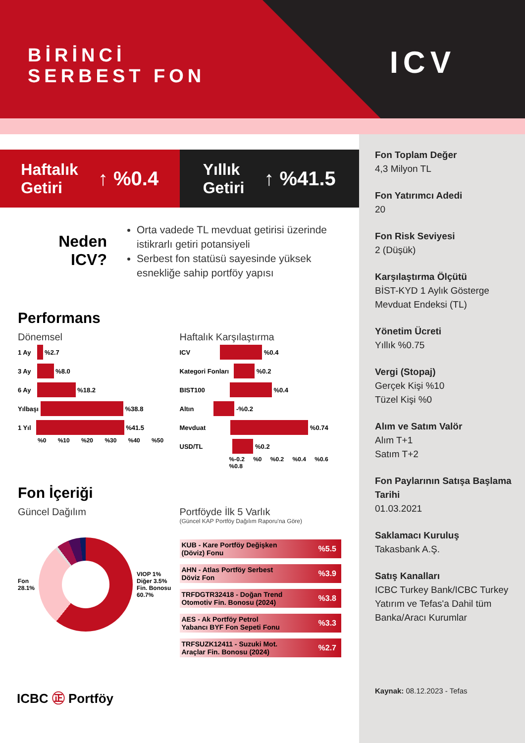BİRİNCİ
SERBEST FON
ICV
Haftalık
Getiri ↑ %0.4
Yıllık
Getiri ↑ %41.5
Neden
ICV?
Orta vadede TL mevduat getirisi üzerinde istikrarlı getiri potansiyeli
Serbest fon statüsü sayesinde yüksek esnekliğe sahip portföy yapısı
Performans
Dönemsel
1 Ay %2.7
3 Ay %8.0
6 Ay %18.2
Yılbaşı %38.8
1 Yıl %41.5
%0 %10 %20 %30 %40 %50
Haftalık Karşılaştırma
ICV %0.4
Kategori Fonları %0.2
BIST100 %0.4
Altın -%0.2
Mevduat %0.74
USD/TL %0.2
%-0.2 %0 %0.2 %0.4 %0.6 %0.8
Fon İçeriği
Güncel Dağılım
Fon
28.1%
VIOP 1%
Diğer 3.5%
Fin. Bonosu
60.7%
Portföyde İlk 5 Varlık
(Güncel KAP Portföy Dağılım Raporu'na Göre)
KUB - Kare Portföy Değişken
(Döviz) Fonu%5.5
AHN - Atlas Portföy Serbest
Döviz Fon%3.9
TRFDGTR32418 - Doğan Trend
Otomotiv Fin. Bonosu (2024)%3.8
AES - Ak Portföy Petrol
Yabancı BYF Fon Sepeti Fonu%3.3
TRFSUZK12411 - Suzuki Mot.
Araçlar Fin. Bonosu (2024)%2.7
ICBC ㊣ Portföy
Fon Toplam Değer
4,3 Milyon TL
Fon Yatırımcı Adedi
20
Fon Risk Seviyesi
2 (Düşük)
Karşılaştırma Ölçütü
BİST-KYD 1 Aylık Gösterge Mevduat Endeksi (TL)
Yönetim Ücreti
Yıllık %0.75
Vergi (Stopaj)
Gerçek Kişi %10
Tüzel Kişi %0
Alım ve Satım Valör
Alım T+1
Satım T+2
Fon Paylarının Satışa Başlama Tarihi
01.03.2021
Saklamacı Kuruluş
Takasbank A.Ş.
Satış Kanalları
ICBC Turkey Bank/ICBC Turkey Yatırım ve Tefas'a Dahil tüm Banka/Aracı Kurumlar
Kaynak: 08.12.2023 - Tefas